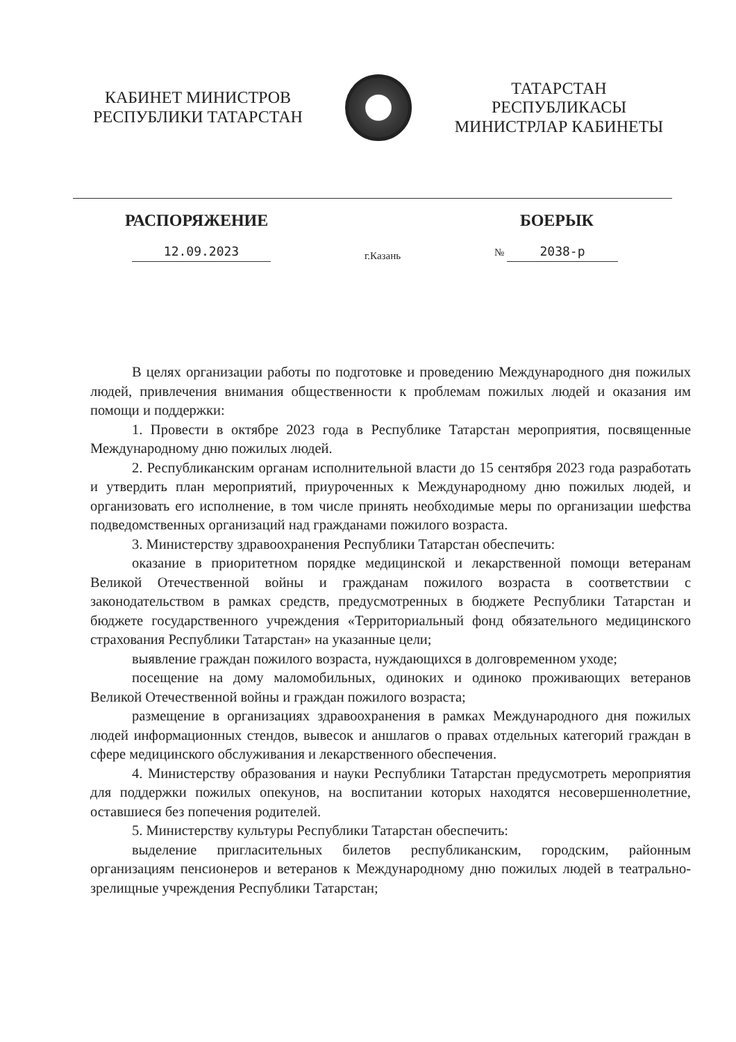КАБИНЕТ МИНИСТРОВ
РЕСПУБЛИКИ ТАТАРСТАН
ТАТАРСТАН РЕСПУБЛИКАСЫ
МИНИСТРЛАР КАБИНЕТЫ
РАСПОРЯЖЕНИЕ БОЕРЫК
12.09.2023 г.Казань № 2038-р
В целях организации работы по подготовке и проведению Международного дня пожилых людей, привлечения внимания общественности к проблемам пожилых людей и оказания им помощи и поддержки:
1. Провести в октябре 2023 года в Республике Татарстан мероприятия, посвященные Международному дню пожилых людей.
2. Республиканским органам исполнительной власти до 15 сентября 2023 года разработать и утвердить план мероприятий, приуроченных к Международному дню пожилых людей, и организовать его исполнение, в том числе принять необходимые меры по организации шефства подведомственных организаций над гражданами пожилого возраста.
3. Министерству здравоохранения Республики Татарстан обеспечить:
оказание в приоритетном порядке медицинской и лекарственной помощи ветеранам Великой Отечественной войны и гражданам пожилого возраста в соответствии с законодательством в рамках средств, предусмотренных в бюджете Республики Татарстан и бюджете государственного учреждения «Территориальный фонд обязательного медицинского страхования Республики Татарстан» на указанные цели;
выявление граждан пожилого возраста, нуждающихся в долговременном уходе;
посещение на дому маломобильных, одиноких и одиноко проживающих ветеранов Великой Отечественной войны и граждан пожилого возраста;
размещение в организациях здравоохранения в рамках Международного дня пожилых людей информационных стендов, вывесок и аншлагов о правах отдельных категорий граждан в сфере медицинского обслуживания и лекарственного обеспечения.
4. Министерству образования и науки Республики Татарстан предусмотреть мероприятия для поддержки пожилых опекунов, на воспитании которых находятся несовершеннолетние, оставшиеся без попечения родителей.
5. Министерству культуры Республики Татарстан обеспечить:
выделение пригласительных билетов республиканским, городским, районным организациям пенсионеров и ветеранов к Международному дню пожилых людей в театрально-зрелищные учреждения Республики Татарстан;